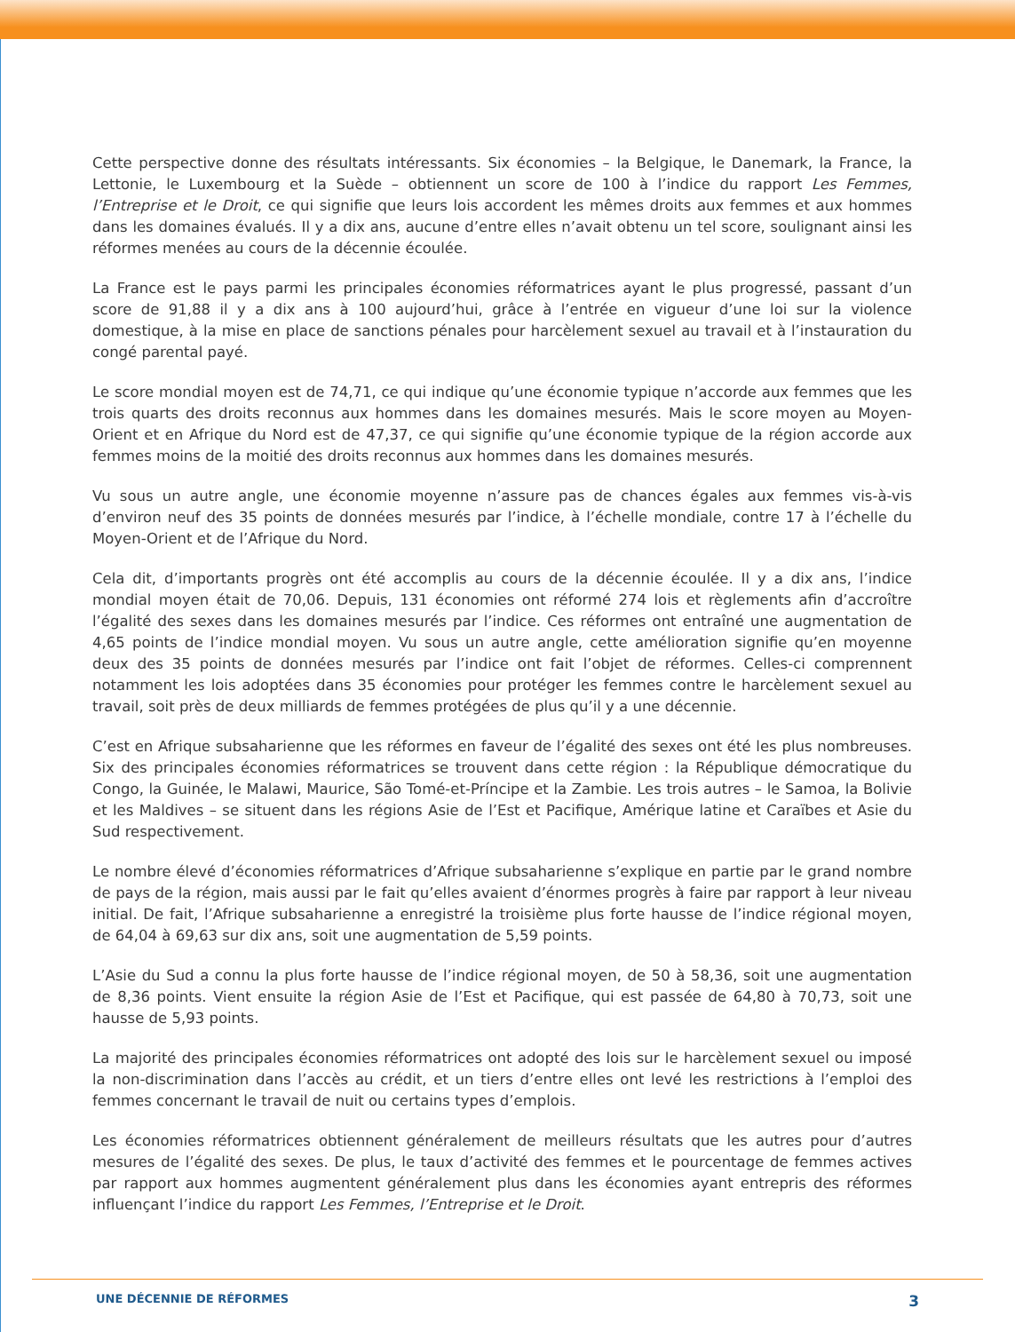Cette perspective donne des résultats intéressants. Six économies – la Belgique, le Danemark, la France, la Lettonie, le Luxembourg et la Suède – obtiennent un score de 100 à l’indice du rapport Les Femmes, l’Entreprise et le Droit, ce qui signifie que leurs lois accordent les mêmes droits aux femmes et aux hommes dans les domaines évalués. Il y a dix ans, aucune d’entre elles n’avait obtenu un tel score, soulignant ainsi les réformes menées au cours de la décennie écoulée.
La France est le pays parmi les principales économies réformatrices ayant le plus progressé, passant d’un score de 91,88 il y a dix ans à 100 aujourd’hui, grâce à l’entrée en vigueur d’une loi sur la violence domestique, à la mise en place de sanctions pénales pour harcèlement sexuel au travail et à l’instauration du congé parental payé.
Le score mondial moyen est de 74,71, ce qui indique qu’une économie typique n’accorde aux femmes que les trois quarts des droits reconnus aux hommes dans les domaines mesurés. Mais le score moyen au Moyen-Orient et en Afrique du Nord est de 47,37, ce qui signifie qu’une économie typique de la région accorde aux femmes moins de la moitié des droits reconnus aux hommes dans les domaines mesurés.
Vu sous un autre angle, une économie moyenne n’assure pas de chances égales aux femmes vis-à-vis d’environ neuf des 35 points de données mesurés par l’indice, à l’échelle mondiale, contre 17 à l’échelle du Moyen-Orient et de l’Afrique du Nord.
Cela dit, d’importants progrès ont été accomplis au cours de la décennie écoulée. Il y a dix ans, l’indice mondial moyen était de 70,06. Depuis, 131 économies ont réformé 274 lois et règlements afin d’accroître l’égalité des sexes dans les domaines mesurés par l’indice. Ces réformes ont entraîné une augmentation de 4,65 points de l’indice mondial moyen. Vu sous un autre angle, cette amélioration signifie qu’en moyenne deux des 35 points de données mesurés par l’indice ont fait l’objet de réformes. Celles-ci comprennent notamment les lois adoptées dans 35 économies pour protéger les femmes contre le harcèlement sexuel au travail, soit près de deux milliards de femmes protégées de plus qu’il y a une décennie.
C’est en Afrique subsaharienne que les réformes en faveur de l’égalité des sexes ont été les plus nombreuses. Six des principales économies réformatrices se trouvent dans cette région : la République démocratique du Congo, la Guinée, le Malawi, Maurice, São Tomé-et-Príncipe et la Zambie. Les trois autres – le Samoa, la Bolivie et les Maldives – se situent dans les régions Asie de l’Est et Pacifique, Amérique latine et Caraïbes et Asie du Sud respectivement.
Le nombre élevé d’économies réformatrices d’Afrique subsaharienne s’explique en partie par le grand nombre de pays de la région, mais aussi par le fait qu’elles avaient d’énormes progrès à faire par rapport à leur niveau initial. De fait, l’Afrique subsaharienne a enregistré la troisième plus forte hausse de l’indice régional moyen, de 64,04 à 69,63 sur dix ans, soit une augmentation de 5,59 points.
L’Asie du Sud a connu la plus forte hausse de l’indice régional moyen, de 50 à 58,36, soit une augmentation de 8,36 points. Vient ensuite la région Asie de l’Est et Pacifique, qui est passée de 64,80 à 70,73, soit une hausse de 5,93 points.
La majorité des principales économies réformatrices ont adopté des lois sur le harcèlement sexuel ou imposé la non-discrimination dans l’accès au crédit, et un tiers d’entre elles ont levé les restrictions à l’emploi des femmes concernant le travail de nuit ou certains types d’emplois.
Les économies réformatrices obtiennent généralement de meilleurs résultats que les autres pour d’autres mesures de l’égalité des sexes. De plus, le taux d’activité des femmes et le pourcentage de femmes actives par rapport aux hommes augmentent généralement plus dans les économies ayant entrepris des réformes influençant l’indice du rapport Les Femmes, l’Entreprise et le Droit.
UNE DÉCENNIE DE RÉFORMES 3